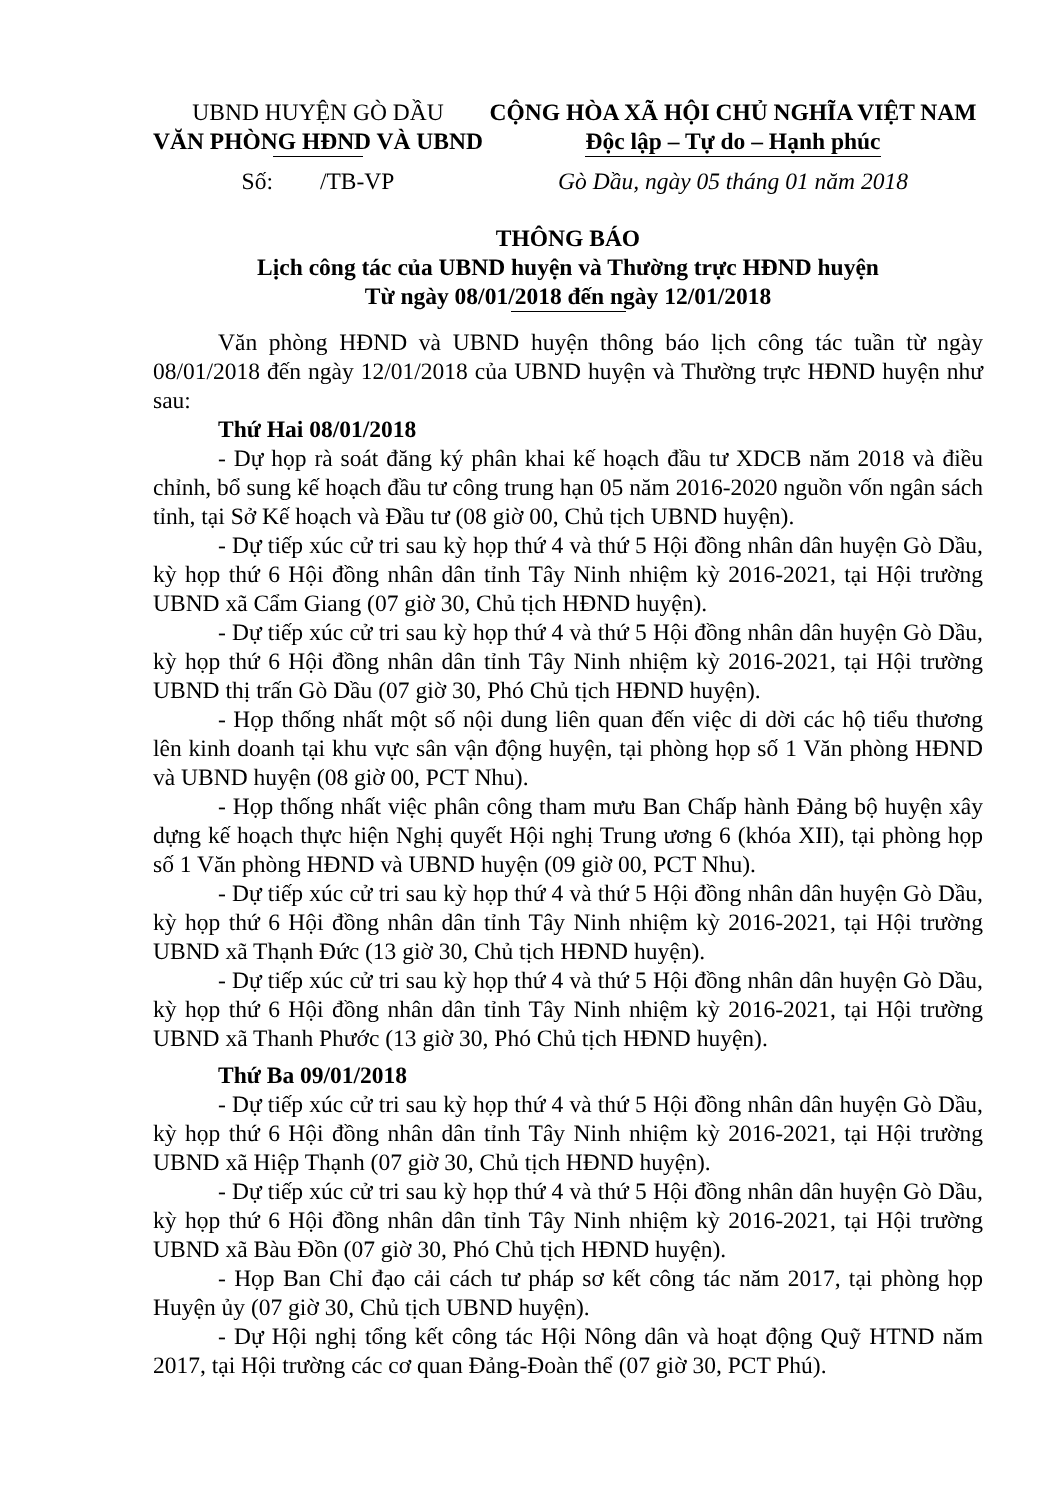UBND HUYỆN GÒ DẦU
VĂN PHÒNG HĐND VÀ UBND
CỘNG HÒA XÃ HỘI CHỦ NGHĨA VIỆT NAM
Độc lập – Tự do – Hạnh phúc
Số: /TB-VP Gò Dầu, ngày 05 tháng 01 năm 2018
THÔNG BÁO
Lịch công tác của UBND huyện và Thường trực HĐND huyện
Từ ngày 08/01/2018 đến ngày 12/01/2018
Văn phòng HĐND và UBND huyện thông báo lịch công tác tuần từ ngày 08/01/2018 đến ngày 12/01/2018 của UBND huyện và Thường trực HĐND huyện như sau:
Thứ Hai 08/01/2018
- Dự họp rà soát đăng ký phân khai kế hoạch đầu tư XDCB năm 2018 và điều chỉnh, bổ sung kế hoạch đầu tư công trung hạn 05 năm 2016-2020 nguồn vốn ngân sách tỉnh, tại Sở Kế hoạch và Đầu tư (08 giờ 00, Chủ tịch UBND huyện).
- Dự tiếp xúc cử tri sau kỳ họp thứ 4 và thứ 5 Hội đồng nhân dân huyện Gò Dầu, kỳ họp thứ 6 Hội đồng nhân dân tỉnh Tây Ninh nhiệm kỳ 2016-2021, tại Hội trường UBND xã Cẩm Giang (07 giờ 30, Chủ tịch HĐND huyện).
- Dự tiếp xúc cử tri sau kỳ họp thứ 4 và thứ 5 Hội đồng nhân dân huyện Gò Dầu, kỳ họp thứ 6 Hội đồng nhân dân tỉnh Tây Ninh nhiệm kỳ 2016-2021, tại Hội trường UBND thị trấn Gò Dầu (07 giờ 30, Phó Chủ tịch HĐND huyện).
- Họp thống nhất một số nội dung liên quan đến việc di dời các hộ tiểu thương lên kinh doanh tại khu vực sân vận động huyện, tại phòng họp số 1 Văn phòng HĐND và UBND huyện (08 giờ 00, PCT Nhu).
- Họp thống nhất việc phân công tham mưu Ban Chấp hành Đảng bộ huyện xây dựng kế hoạch thực hiện Nghị quyết Hội nghị Trung ương 6 (khóa XII), tại phòng họp số 1 Văn phòng HĐND và UBND huyện (09 giờ 00, PCT Nhu).
- Dự tiếp xúc cử tri sau kỳ họp thứ 4 và thứ 5 Hội đồng nhân dân huyện Gò Dầu, kỳ họp thứ 6 Hội đồng nhân dân tỉnh Tây Ninh nhiệm kỳ 2016-2021, tại Hội trường UBND xã Thạnh Đức (13 giờ 30, Chủ tịch HĐND huyện).
- Dự tiếp xúc cử tri sau kỳ họp thứ 4 và thứ 5 Hội đồng nhân dân huyện Gò Dầu, kỳ họp thứ 6 Hội đồng nhân dân tỉnh Tây Ninh nhiệm kỳ 2016-2021, tại Hội trường UBND xã Thanh Phước (13 giờ 30, Phó Chủ tịch HĐND huyện).
Thứ Ba 09/01/2018
- Dự tiếp xúc cử tri sau kỳ họp thứ 4 và thứ 5 Hội đồng nhân dân huyện Gò Dầu, kỳ họp thứ 6 Hội đồng nhân dân tỉnh Tây Ninh nhiệm kỳ 2016-2021, tại Hội trường UBND xã Hiệp Thạnh (07 giờ 30, Chủ tịch HĐND huyện).
- Dự tiếp xúc cử tri sau kỳ họp thứ 4 và thứ 5 Hội đồng nhân dân huyện Gò Dầu, kỳ họp thứ 6 Hội đồng nhân dân tỉnh Tây Ninh nhiệm kỳ 2016-2021, tại Hội trường UBND xã Bàu Đồn (07 giờ 30, Phó Chủ tịch HĐND huyện).
- Họp Ban Chỉ đạo cải cách tư pháp sơ kết công tác năm 2017, tại phòng họp Huyện ủy (07 giờ 30, Chủ tịch UBND huyện).
- Dự Hội nghị tổng kết công tác Hội Nông dân và hoạt động Quỹ HTND năm 2017, tại Hội trường các cơ quan Đảng-Đoàn thể (07 giờ 30, PCT Phú).